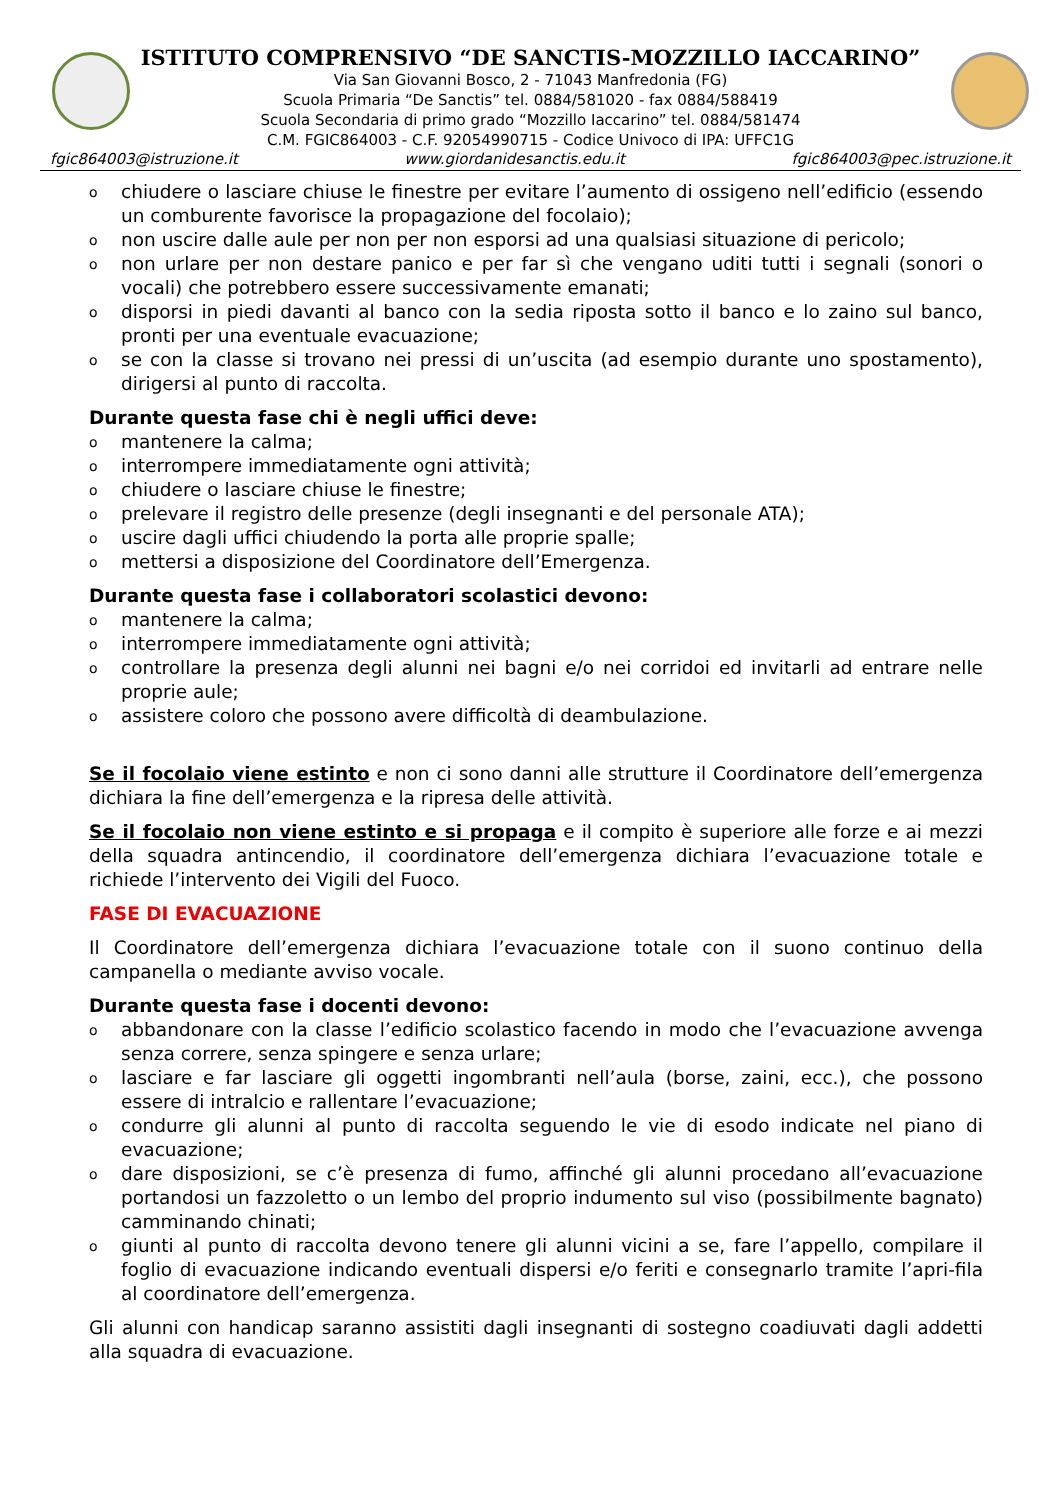ISTITUTO COMPRENSIVO “DE SANCTIS-MOZZILLO IACCARINO”
Via San Giovanni Bosco, 2 - 71043 Manfredonia (FG)
Scuola Primaria “De Sanctis” tel. 0884/581020 - fax 0884/588419
Scuola Secondaria di primo grado “Mozzillo Iaccarino” tel. 0884/581474
C.M. FGIC864003 - C.F. 92054990715 - Codice Univoco di IPA: UFFC1G
fgic864003@istruzione.it www.giordanidesanctis.edu.it fgic864003@pec.istruzione.it
o chiudere o lasciare chiuse le finestre per evitare l’aumento di ossigeno nell’edificio (essendo un comburente favorisce la propagazione del focolaio);
o non uscire dalle aule per non per non esporsi ad una qualsiasi situazione di pericolo;
o non urlare per non destare panico e per far sì che vengano uditi tutti i segnali (sonori o vocali) che potrebbero essere successivamente emanati;
o disporsi in piedi davanti al banco con la sedia riposta sotto il banco e lo zaino sul banco, pronti per una eventuale evacuazione;
o se con la classe si trovano nei pressi di un’uscita (ad esempio durante uno spostamento), dirigersi al punto di raccolta.
Durante questa fase chi è negli uffici deve:
o mantenere la calma;
o interrompere immediatamente ogni attività;
o chiudere o lasciare chiuse le finestre;
o prelevare il registro delle presenze (degli insegnanti e del personale ATA);
o uscire dagli uffici chiudendo la porta alle proprie spalle;
o mettersi a disposizione del Coordinatore dell’Emergenza.
Durante questa fase i collaboratori scolastici devono:
o mantenere la calma;
o interrompere immediatamente ogni attività;
o controllare la presenza degli alunni nei bagni e/o nei corridoi ed invitarli ad entrare nelle proprie aule;
o assistere coloro che possono avere difficoltà di deambulazione.
Se il focolaio viene estinto e non ci sono danni alle strutture il Coordinatore dell’emergenza dichiara la fine dell’emergenza e la ripresa delle attività.
Se il focolaio non viene estinto e si propaga e il compito è superiore alle forze e ai mezzi della squadra antincendio, il coordinatore dell’emergenza dichiara l’evacuazione totale e richiede l’intervento dei Vigili del Fuoco.
FASE DI EVACUAZIONE
Il Coordinatore dell’emergenza dichiara l’evacuazione totale con il suono continuo della campanella o mediante avviso vocale.
Durante questa fase i docenti devono:
o abbandonare con la classe l’edificio scolastico facendo in modo che l’evacuazione avvenga senza correre, senza spingere e senza urlare;
o lasciare e far lasciare gli oggetti ingombranti nell’aula (borse, zaini, ecc.), che possono essere di intralcio e rallentare l’evacuazione;
o condurre gli alunni al punto di raccolta seguendo le vie di esodo indicate nel piano di evacuazione;
o dare disposizioni, se c’è presenza di fumo, affinché gli alunni procedano all’evacuazione portandosi un fazzoletto o un lembo del proprio indumento sul viso (possibilmente bagnato) camminando chinati;
o giunti al punto di raccolta devono tenere gli alunni vicini a se, fare l’appello, compilare il foglio di evacuazione indicando eventuali dispersi e/o feriti e consegnarlo tramite l’apri-fila al coordinatore dell’emergenza.
Gli alunni con handicap saranno assistiti dagli insegnanti di sostegno coadiuvati dagli addetti alla squadra di evacuazione.